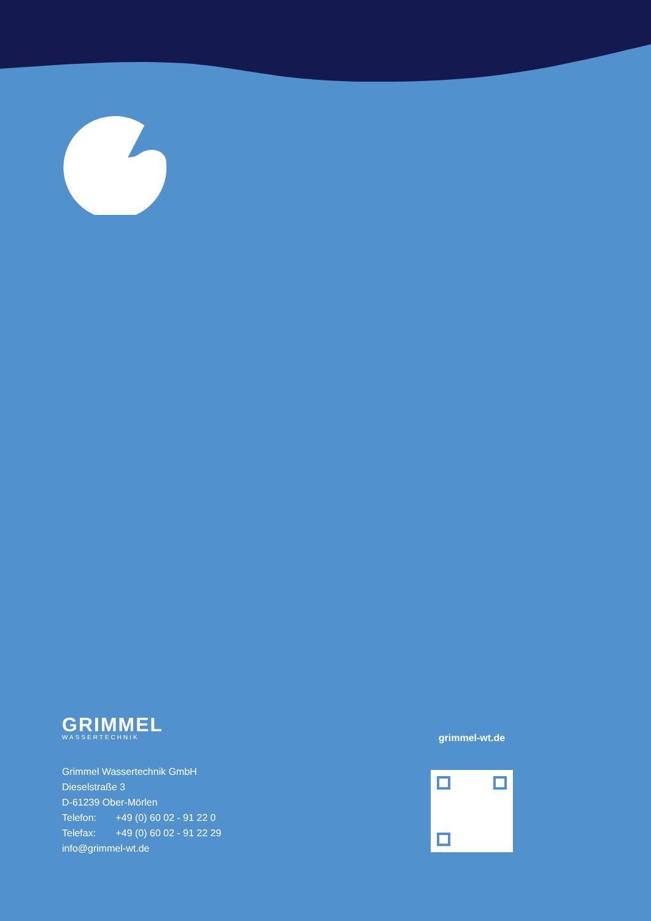GRIMMEL
WASSERTECHNIK
Grimmel Wassertechnik GmbH
Dieselstraße 3
D-61239 Ober-Mörlen
Telefon: +49 (0) 60 02 - 91 22 0
Telefax: +49 (0) 60 02 - 91 22 29
info@grimmel-wt.de
grimmel-wt.de